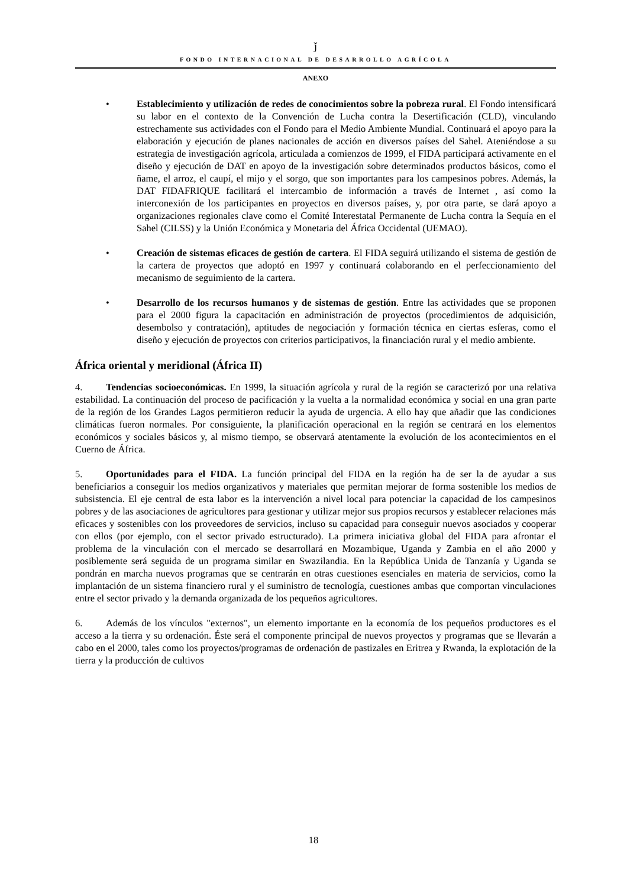ǰ
FONDO INTERNACIONAL DE DESARROLLO AGRÍCOLA
ANEXO
• Establecimiento y utilización de redes de conocimientos sobre la pobreza rural. El Fondo intensificará su labor en el contexto de la Convención de Lucha contra la Desertificación (CLD), vinculando estrechamente sus actividades con el Fondo para el Medio Ambiente Mundial. Continuará el apoyo para la elaboración y ejecución de planes nacionales de acción en diversos países del Sahel. Ateniéndose a su estrategia de investigación agrícola, articulada a comienzos de 1999, el FIDA participará activamente en el diseño y ejecución de DAT en apoyo de la investigación sobre determinados productos básicos, como el ñame, el arroz, el caupí, el mijo y el sorgo, que son importantes para los campesinos pobres. Además, la DAT FIDAFRIQUE facilitará el intercambio de información a través de Internet , así como la interconexión de los participantes en proyectos en diversos países, y, por otra parte, se dará apoyo a organizaciones regionales clave como el Comité Interestatal Permanente de Lucha contra la Sequía en el Sahel (CILSS) y la Unión Económica y Monetaria del África Occidental (UEMAO).
• Creación de sistemas eficaces de gestión de cartera. El FIDA seguirá utilizando el sistema de gestión de la cartera de proyectos que adoptó en 1997 y continuará colaborando en el perfeccionamiento del mecanismo de seguimiento de la cartera.
• Desarrollo de los recursos humanos y de sistemas de gestión. Entre las actividades que se proponen para el 2000 figura la capacitación en administración de proyectos (procedimientos de adquisición, desembolso y contratación), aptitudes de negociación y formación técnica en ciertas esferas, como el diseño y ejecución de proyectos con criterios participativos, la financiación rural y el medio ambiente.
África oriental y meridional (África II)
4. Tendencias socioeconómicas. En 1999, la situación agrícola y rural de la región se caracterizó por una relativa estabilidad. La continuación del proceso de pacificación y la vuelta a la normalidad económica y social en una gran parte de la región de los Grandes Lagos permitieron reducir la ayuda de urgencia. A ello hay que añadir que las condiciones climáticas fueron normales. Por consiguiente, la planificación operacional en la región se centrará en los elementos económicos y sociales básicos y, al mismo tiempo, se observará atentamente la evolución de los acontecimientos en el Cuerno de África.
5. Oportunidades para el FIDA. La función principal del FIDA en la región ha de ser la de ayudar a sus beneficiarios a conseguir los medios organizativos y materiales que permitan mejorar de forma sostenible los medios de subsistencia. El eje central de esta labor es la intervención a nivel local para potenciar la capacidad de los campesinos pobres y de las asociaciones de agricultores para gestionar y utilizar mejor sus propios recursos y establecer relaciones más eficaces y sostenibles con los proveedores de servicios, incluso su capacidad para conseguir nuevos asociados y cooperar con ellos (por ejemplo, con el sector privado estructurado). La primera iniciativa global del FIDA para afrontar el problema de la vinculación con el mercado se desarrollará en Mozambique, Uganda y Zambia en el año 2000 y posiblemente será seguida de un programa similar en Swazilandia. En la República Unida de Tanzanía y Uganda se pondrán en marcha nuevos programas que se centrarán en otras cuestiones esenciales en materia de servicios, como la implantación de un sistema financiero rural y el suministro de tecnología, cuestiones ambas que comportan vinculaciones entre el sector privado y la demanda organizada de los pequeños agricultores.
6. Además de los vínculos "externos", un elemento importante en la economía de los pequeños productores es el acceso a la tierra y su ordenación. Éste será el componente principal de nuevos proyectos y programas que se llevarán a cabo en el 2000, tales como los proyectos/programas de ordenación de pastizales en Eritrea y Rwanda, la explotación de la tierra y la producción de cultivos
18